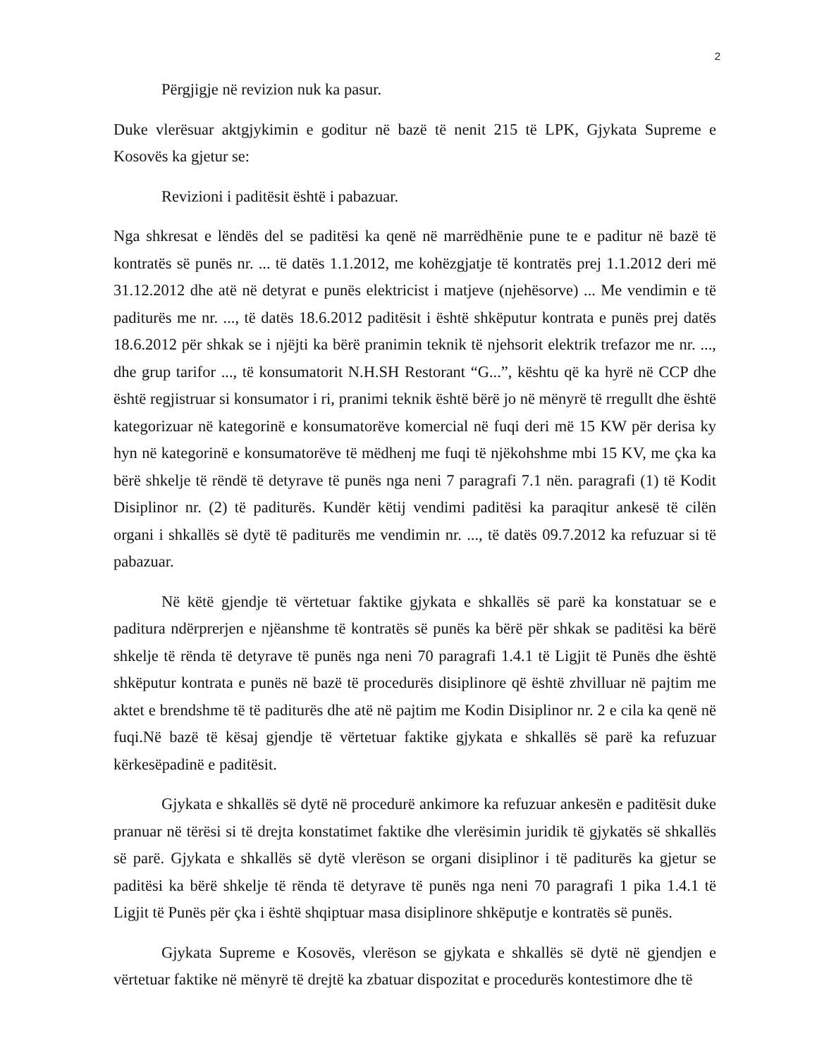2
Përgjigje në revizion nuk ka pasur.
Duke vlerësuar aktgjykimin e goditur në bazë të nenit 215 të LPK, Gjykata Supreme e Kosovës ka gjetur se:
Revizioni i paditësit është i pabazuar.
Nga shkresat e lëndës del se paditësi ka qenë në marrëdhënie pune te e paditur në bazë të kontratës së punës nr. ... të datës 1.1.2012, me kohëzgjatje të kontratës prej 1.1.2012 deri më 31.12.2012 dhe atë në detyrat e punës elektricist i matjeve (njehësorve) ... Me vendimin e të paditurës me nr. ..., të datës 18.6.2012 paditësit i është shkëputur kontrata e punës prej datës 18.6.2012 për shkak se i njëjti ka bërë pranimin teknik të njehsorit elektrik trefazor me nr. ..., dhe grup tarifor ..., të konsumatorit N.H.SH Restorant “G...”, kështu që ka hyrë në CCP dhe është regjistruar si konsumator i ri, pranimi teknik është bërë jo në mënyrë të rregullt dhe është kategorizuar në kategorinë e konsumatorëve komercial në fuqi deri më 15 KW për derisa ky hyn në kategorinë e konsumatorëve të mëdhenj me fuqi të njëkohshme mbi 15 KV, me çka ka bërë shkelje të rëndë të detyrave të punës nga neni 7 paragrafi 7.1 nën. paragrafi (1) të Kodit Disiplinor nr. (2) të paditurës. Kundër këtij vendimi paditësi ka paraqitur ankesë të cilën organi i shkallës së dytë të paditurës me vendimin nr. ..., të datës 09.7.2012 ka refuzuar si të pabazuar.
Në këtë gjendje të vërtetuar faktike gjykata e shkallës së parë ka konstatuar se e paditura ndërprerjen e njëanshme të kontratës së punës ka bërë për shkak se paditësi ka bërë shkelje të rënda të detyrave të punës nga neni 70 paragrafi 1.4.1 të Ligjit të Punës dhe është shkëputur kontrata e punës në bazë të procedurës disiplinore që është zhvilluar në pajtim me aktet e brendshme të të paditurës dhe atë në pajtim me Kodin Disiplinor nr. 2 e cila ka qenë në fuqi.Në bazë të kësaj gjendje të vërtetuar faktike gjykata e shkallës së parë ka refuzuar kërkesëpadinë e paditësit.
Gjykata e shkallës së dytë në procedurë ankimore ka refuzuar ankesën e paditësit duke pranuar në tërësi si të drejta konstatimet faktike dhe vlerësimin juridik të gjykatës së shkallës së parë. Gjykata e shkallës së dytë vlerëson se organi disiplinor i të paditurës ka gjetur se paditësi ka bërë shkelje të rënda të detyrave të punës nga neni 70 paragrafi 1 pika 1.4.1 të Ligjit të Punës për çka i është shqiptuar masa disiplinore shkëputje e kontratës së punës.
Gjykata Supreme e Kosovës, vlerëson se gjykata e shkallës së dytë në gjendjen e vërtetuar faktike në mënyrë të drejtë ka zbatuar dispozitat e procedurës kontestimore dhe të